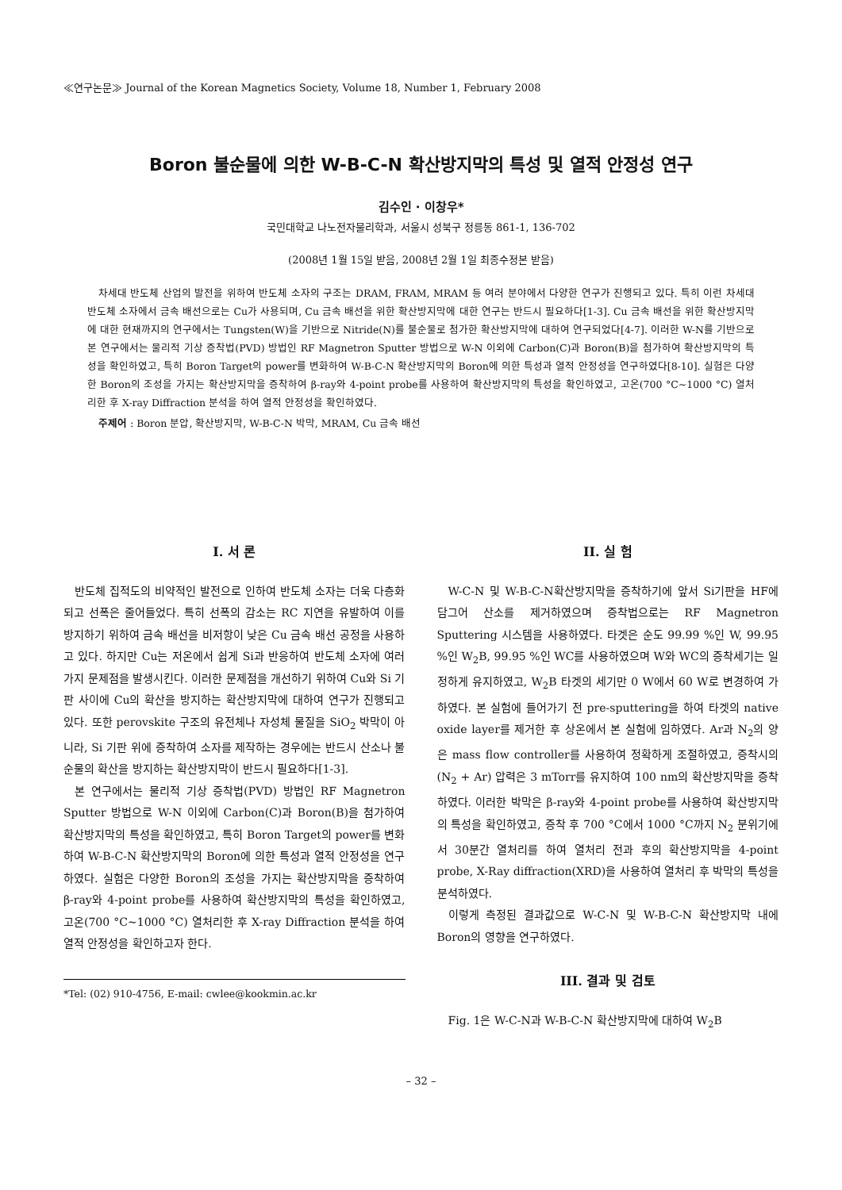≪연구논문≫ Journal of the Korean Magnetics Society, Volume 18, Number 1, February 2008
Boron 불순물에 의한 W-B-C-N 확산방지막의 특성 및 열적 안정성 연구
김수인 · 이창우*
국민대학교 나노전자물리학과, 서울시 성북구 정릉동 861-1, 136-702
(2008년 1월 15일 받음, 2008년 2월 1일 최종수정본 받음)
차세대 반도체 산업의 발전을 위하여 반도체 소자의 구조는 DRAM, FRAM, MRAM 등 여러 분야에서 다양한 연구가 진행되고 있다. 특히 이런 차세대 반도체 소자에서 금속 배선으로는 Cu가 사용되며, Cu 금속 배선을 위한 확산방지막에 대한 연구는 반드시 필요하다[1-3]. Cu 금속 배선을 위한 확산방지막에 대한 현재까지의 연구에서는 Tungsten(W)을 기반으로 Nitride(N)를 불순물로 첨가한 확산방지막에 대하여 연구되었다[4-7]. 이러한 W-N를 기반으로 본 연구에서는 물리적 기상 증착법(PVD) 방법인 RF Magnetron Sputter 방법으로 W-N 이외에 Carbon(C)과 Boron(B)을 첨가하여 확산방지막의 특성을 확인하였고, 특히 Boron Target의 power를 변화하여 W-B-C-N 확산방지막의 Boron에 의한 특성과 열적 안정성을 연구하였다[8-10]. 실험은 다양한 Boron의 조성을 가지는 확산방지막을 증착하여 β-ray와 4-point probe를 사용하여 확산방지막의 특성을 확인하였고, 고온(700 °C~1000 °C) 열처리한 후 X-ray Diffraction 분석을 하여 열적 안정성을 확인하였다.
주제어 : Boron 분압, 확산방지막, W-B-C-N 박막, MRAM, Cu 금속 배선
I. 서 론
반도체 집적도의 비약적인 발전으로 인하여 반도체 소자는 더욱 다층화되고 선폭은 줄어들었다. 특히 선폭의 감소는 RC 지연을 유발하여 이를 방지하기 위하여 금속 배선을 비저항이 낮은 Cu 금속 배선 공정을 사용하고 있다. 하지만 Cu는 저온에서 쉽게 Si과 반응하여 반도체 소자에 여러 가지 문제점을 발생시킨다. 이러한 문제점을 개선하기 위하여 Cu와 Si 기판 사이에 Cu의 확산을 방지하는 확산방지막에 대하여 연구가 진행되고 있다. 또한 perovskite 구조의 유전체나 자성체 물질을 SiO<sub>2</sub> 박막이 아니라, Si 기판 위에 증착하여 소자를 제작하는 경우에는 반드시 산소나 불순물의 확산을 방지하는 확산방지막이 반드시 필요하다[1-3].
본 연구에서는 물리적 기상 증착법(PVD) 방법인 RF Magnetron Sputter 방법으로 W-N 이외에 Carbon(C)과 Boron(B)을 첨가하여 확산방지막의 특성을 확인하였고, 특히 Boron Target의 power를 변화하여 W-B-C-N 확산방지막의 Boron에 의한 특성과 열적 안정성을 연구하였다. 실험은 다양한 Boron의 조성을 가지는 확산방지막을 증착하여 β-ray와 4-point probe를 사용하여 확산방지막의 특성을 확인하였고, 고온(700 °C~1000 °C) 열처리한 후 X-ray Diffraction 분석을 하여 열적 안정성을 확인하고자 한다.
*Tel: (02) 910-4756, E-mail: cwlee@kookmin.ac.kr
II. 실 험
W-C-N 및 W-B-C-N확산방지막을 증착하기에 앞서 Si기판을 HF에 담그어 산소를 제거하였으며 증착법으로는 RF Magnetron Sputtering 시스템을 사용하였다. 타겟은 순도 99.99 %인 W, 99.95 %인 W<sub>2</sub>B, 99.95 %인 WC를 사용하였으며 W와 WC의 증착세기는 일정하게 유지하였고, W<sub>2</sub>B 타겟의 세기만 0 W에서 60 W로 변경하여 가하였다. 본 실험에 들어가기 전 pre-sputtering을 하여 타겟의 native oxide layer를 제거한 후 상온에서 본 실험에 임하였다. Ar과 N<sub>2</sub>의 양은 mass flow controller를 사용하여 정확하게 조절하였고, 증착시의 (N<sub>2</sub> + Ar) 압력은 3 mTorr를 유지하여 100 nm의 확산방지막을 증착하였다. 이러한 박막은 β-ray와 4-point probe를 사용하여 확산방지막의 특성을 확인하였고, 증착 후 700 °C에서 1000 °C까지 N<sub>2</sub> 분위기에서 30분간 열처리를 하여 열처리 전과 후의 확산방지막을 4-point probe, X-Ray diffraction(XRD)을 사용하여 열처리 후 박막의 특성을 분석하였다.
이렇게 측정된 결과값으로 W-C-N 및 W-B-C-N 확산방지막 내에 Boron의 영향을 연구하였다.
III. 결과 및 검토
Fig. 1은 W-C-N과 W-B-C-N 확산방지막에 대하여 W<sub>2</sub>B
– 32 –